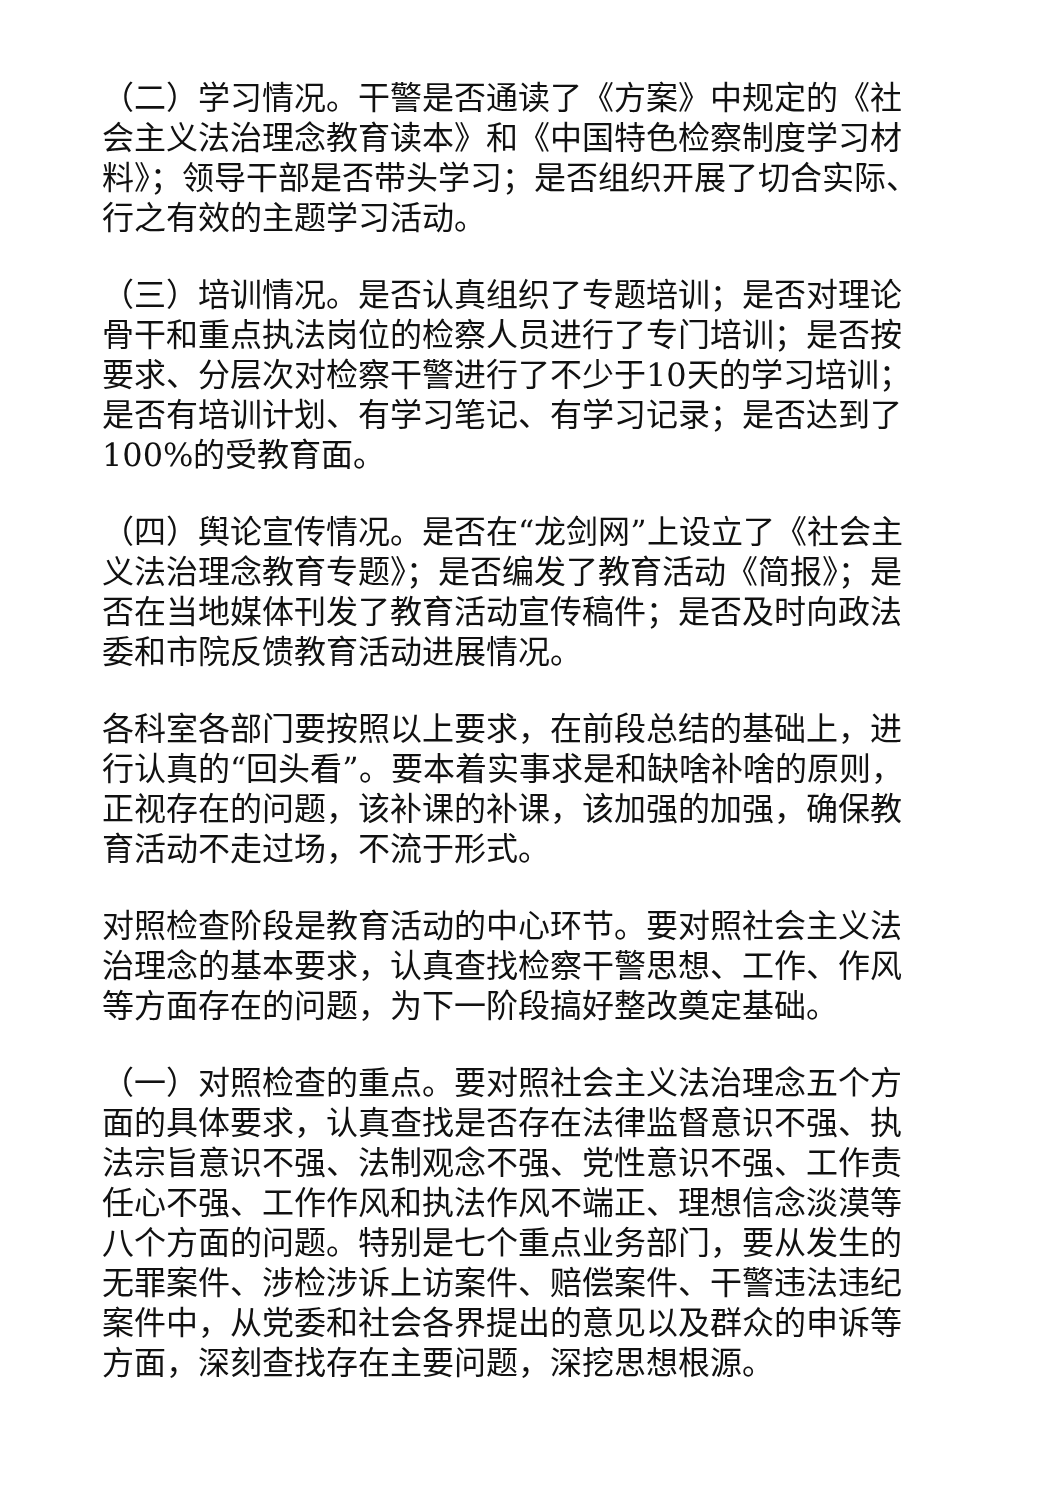（二）学习情况。干警是否通读了《方案》中规定的《社会主义法治理念教育读本》和《中国特色检察制度学习材料》；领导干部是否带头学习；是否组织开展了切合实际、行之有效的主题学习活动。
（三）培训情况。是否认真组织了专题培训；是否对理论骨干和重点执法岗位的检察人员进行了专门培训；是否按要求、分层次对检察干警进行了不少于10天的学习培训；是否有培训计划、有学习笔记、有学习记录；是否达到了100%的受教育面。
（四）舆论宣传情况。是否在“龙剑网”上设立了《社会主义法治理念教育专题》；是否编发了教育活动《简报》；是否在当地媒体刊发了教育活动宣传稿件；是否及时向政法委和市院反馈教育活动进展情况。
各科室各部门要按照以上要求，在前段总结的基础上，进行认真的“回头看”。要本着实事求是和缺啥补啥的原则，正视存在的问题，该补课的补课，该加强的加强，确保教育活动不走过场，不流于形式。
对照检查阶段是教育活动的中心环节。要对照社会主义法治理念的基本要求，认真查找检察干警思想、工作、作风等方面存在的问题，为下一阶段搞好整改奠定基础。
（一）对照检查的重点。要对照社会主义法治理念五个方面的具体要求，认真查找是否存在法律监督意识不强、执法宗旨意识不强、法制观念不强、党性意识不强、工作责任心不强、工作作风和执法作风不端正、理想信念淡漠等八个方面的问题。特别是七个重点业务部门，要从发生的无罪案件、涉检涉诉上访案件、赔偿案件、干警违法违纪案件中，从党委和社会各界提出的意见以及群众的申诉等方面，深刻查找存在主要问题，深挖思想根源。